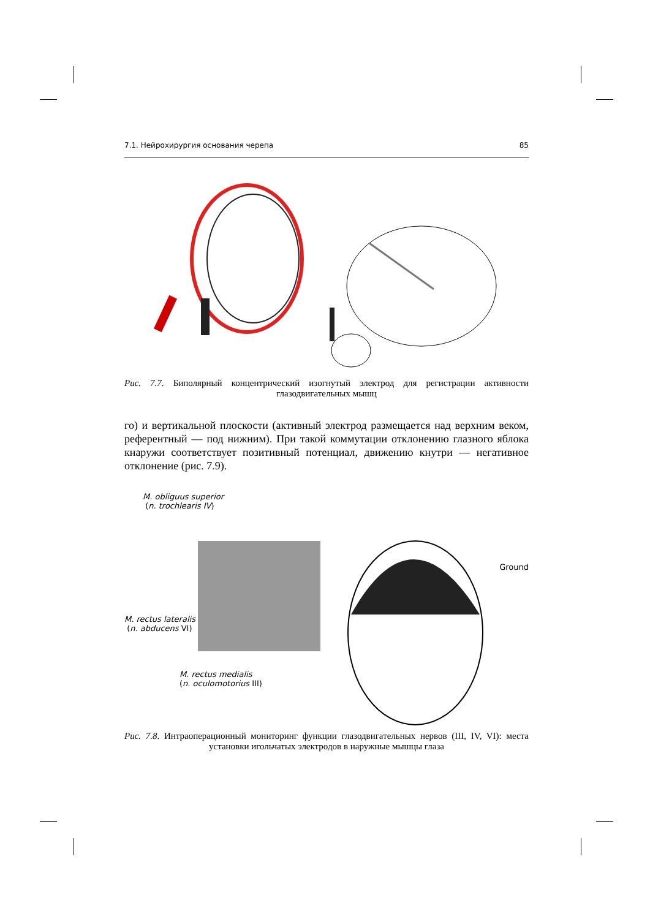7.1. Нейрохирургия основания черепа 85
Рис. 7.7. Биполярный концентрический изогнутый электрод для регистрации активности глазодвигательных мышц
го) и вертикальной плоскости (активный электрод размещается над верхним веком, референтный — под нижним). При такой коммутации отклонению глазного яблока кнаружи соответствует позитивный потенциал, движению кнутри — негативное отклонение (рис. 7.9).
M. obliguus superior
(n. trochlearis IV)
M. rectus lateralis
(n. abducens VI)
M. rectus medialis
(n. oculomotorius III)
Ground
Рис. 7.8. Интраоперационный мониторинг функции глазодвигательных нервов (III, IV, VI): места установки игольчатых электродов в наружные мышцы глаза